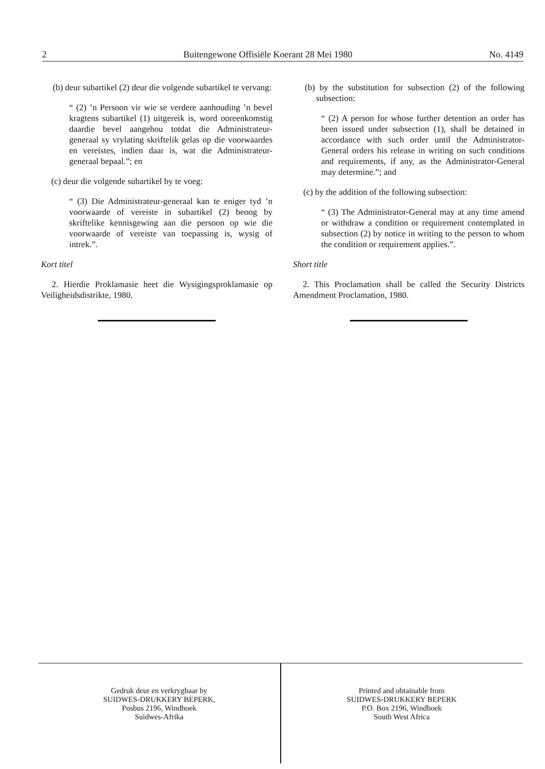2 Buitengewone Offisiële Koerant 28 Mei 1980 No. 4149
(b) deur subartikel (2) deur die volgende subartikel te vervang:
“ (2) ’n Persoon vir wie se verdere aanhouding ’n bevel kragtens subartikel (1) uitgereik is, word ooreenkomstig daardie bevel aangehou totdat die Administrateur-generaal sy vrylating skriftelik gelas op die voorwaardes en vereistes, indien daar is, wat die Administrateur-generaal bepaal.”; en
(c) deur die volgende subartikel by te voeg:
“ (3) Die Administrateur-generaal kan te eniger tyd ’n voorwaarde of vereiste in subartikel (2) beoog by skriftelike kennisgewing aan die persoon op wie die voorwaarde of vereiste van toepassing is, wysig of intrek.”.
Kort titel
2. Hierdie Proklamasie heet die Wysigingsproklamasie op Veiligheidsdistrikte, 1980.
(b) by the substitution for subsection (2) of the following subsection:
“ (2) A person for whose further detention an order has been issued under subsection (1), shall be detained in accordance with such order until the Administrator-General orders his release in writing on such conditions and requirements, if any, as the Administrator-General may determine.”; and
(c) by the addition of the following subsection:
“ (3) The Administrator-General may at any time amend or withdraw a condition or requirement contemplated in subsection (2) by notice in writing to the person to whom the condition or requirement applies.”.
Short title
2. This Proclamation shall be called the Security Districts Amendment Proclamation, 1980.
Gedruk deur en verkrygbaar by
SUIDWES-DRUKKERY BEPERK,
Posbus 2196, Windhoek
Suidwes-Afrika
Printed and obtainable from
SUIDWES-DRUKKERY BEPERK
P.O. Box 2196, Windhoek
South West Africa